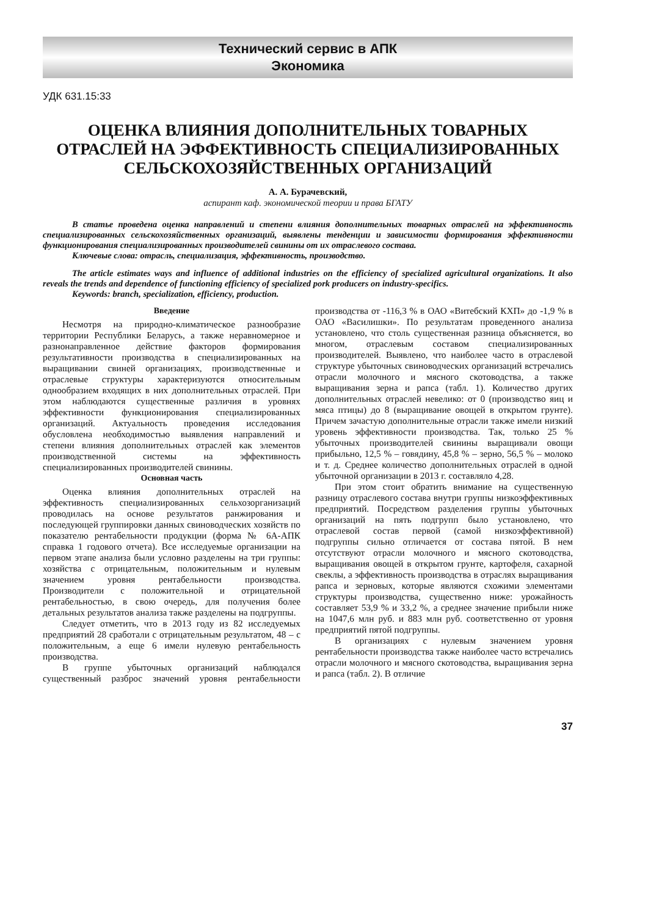Технический сервис в АПК
Экономика
УДК 631.15:33
ОЦЕНКА ВЛИЯНИЯ ДОПОЛНИТЕЛЬНЫХ ТОВАРНЫХ ОТРАСЛЕЙ НА ЭФФЕКТИВНОСТЬ СПЕЦИАЛИЗИРОВАННЫХ СЕЛЬСКОХОЗЯЙСТВЕННЫХ ОРГАНИЗАЦИЙ
А. А. Бурачевский,
аспирант каф. экономической теории и права БГАТУ
В статье проведена оценка направлений и степени влияния дополнительных товарных отраслей на эффективность специализированных сельскохозяйственных организаций, выявлены тенденции и зависимости формирования эффективности функционирования специализированных производителей свинины от их отраслевого состава.
Ключевые слова: отрасль, специализация, эффективность, производство.
The article estimates ways and influence of additional industries on the efficiency of specialized agricultural organizations. It also reveals the trends and dependence of functioning efficiency of specialized pork producers on industry-specifics.
Keywords: branch, specialization, efficiency, production.
Введение
Несмотря на природно-климатическое разнообразие территории Республики Беларусь, а также неравномерное и разнонаправленное действие факторов формирования результативности производства в специализированных на выращивании свиней организациях, производственные и отраслевые структуры характеризуются относительным однообразием входящих в них дополнительных отраслей. При этом наблюдаются существенные различия в уровнях эффективности функционирования специализированных организаций. Актуальность проведения исследования обусловлена необходимостью выявления направлений и степени влияния дополнительных отраслей как элементов производственной системы на эффективность специализированных производителей свинины.
Основная часть
Оценка влияния дополнительных отраслей на эффективность специализированных сельхозорганизаций проводилась на основе результатов ранжирования и последующей группировки данных свиноводческих хозяйств по показателю рентабельности продукции (форма № 6А-АПК справка 1 годового отчета). Все исследуемые организации на первом этапе анализа были условно разделены на три группы: хозяйства с отрицательным, положительным и нулевым значением уровня рентабельности производства. Производители с положительной и отрицательной рентабельностью, в свою очередь, для получения более детальных результатов анализа также разделены на подгруппы.
Следует отметить, что в 2013 году из 82 исследуемых предприятий 28 сработали с отрицательным результатом, 48 – с положительным, а еще 6 имели нулевую рентабельность производства.
В группе убыточных организаций наблюдался существенный разброс значений уровня рентабельности производства от -116,3 % в ОАО «Витебский КХП» до -1,9 % в ОАО «Василишки». По результатам проведенного анализа установлено, что столь существенная разница объясняется, во многом, отраслевым составом специализированных производителей. Выявлено, что наиболее часто в отраслевой структуре убыточных свиноводческих организаций встречались отрасли молочного и мясного скотоводства, а также выращивания зерна и рапса (табл. 1). Количество других дополнительных отраслей невелико: от 0 (производство яиц и мяса птицы) до 8 (выращивание овощей в открытом грунте). Причем зачастую дополнительные отрасли также имели низкий уровень эффективности производства. Так, только 25 % убыточных производителей свинины выращивали овощи прибыльно, 12,5 % – говядину, 45,8 % – зерно, 56,5 % – молоко и т. д. Среднее количество дополнительных отраслей в одной убыточной организации в 2013 г. составляло 4,28.
При этом стоит обратить внимание на существенную разницу отраслевого состава внутри группы низкоэффективных предприятий. Посредством разделения группы убыточных организаций на пять подгрупп было установлено, что отраслевой состав первой (самой низкоэффективной) подгруппы сильно отличается от состава пятой. В нем отсутствуют отрасли молочного и мясного скотоводства, выращивания овощей в открытом грунте, картофеля, сахарной свеклы, а эффективность производства в отраслях выращивания рапса и зерновых, которые являются схожими элементами структуры производства, существенно ниже: урожайность составляет 53,9 % и 33,2 %, а среднее значение прибыли ниже на 1047,6 млн руб. и 883 млн руб. соответственно от уровня предприятий пятой подгруппы.
В организациях с нулевым значением уровня рентабельности производства также наиболее часто встречались отрасли молочного и мясного скотоводства, выращивания зерна и рапса (табл. 2). В отличие
37